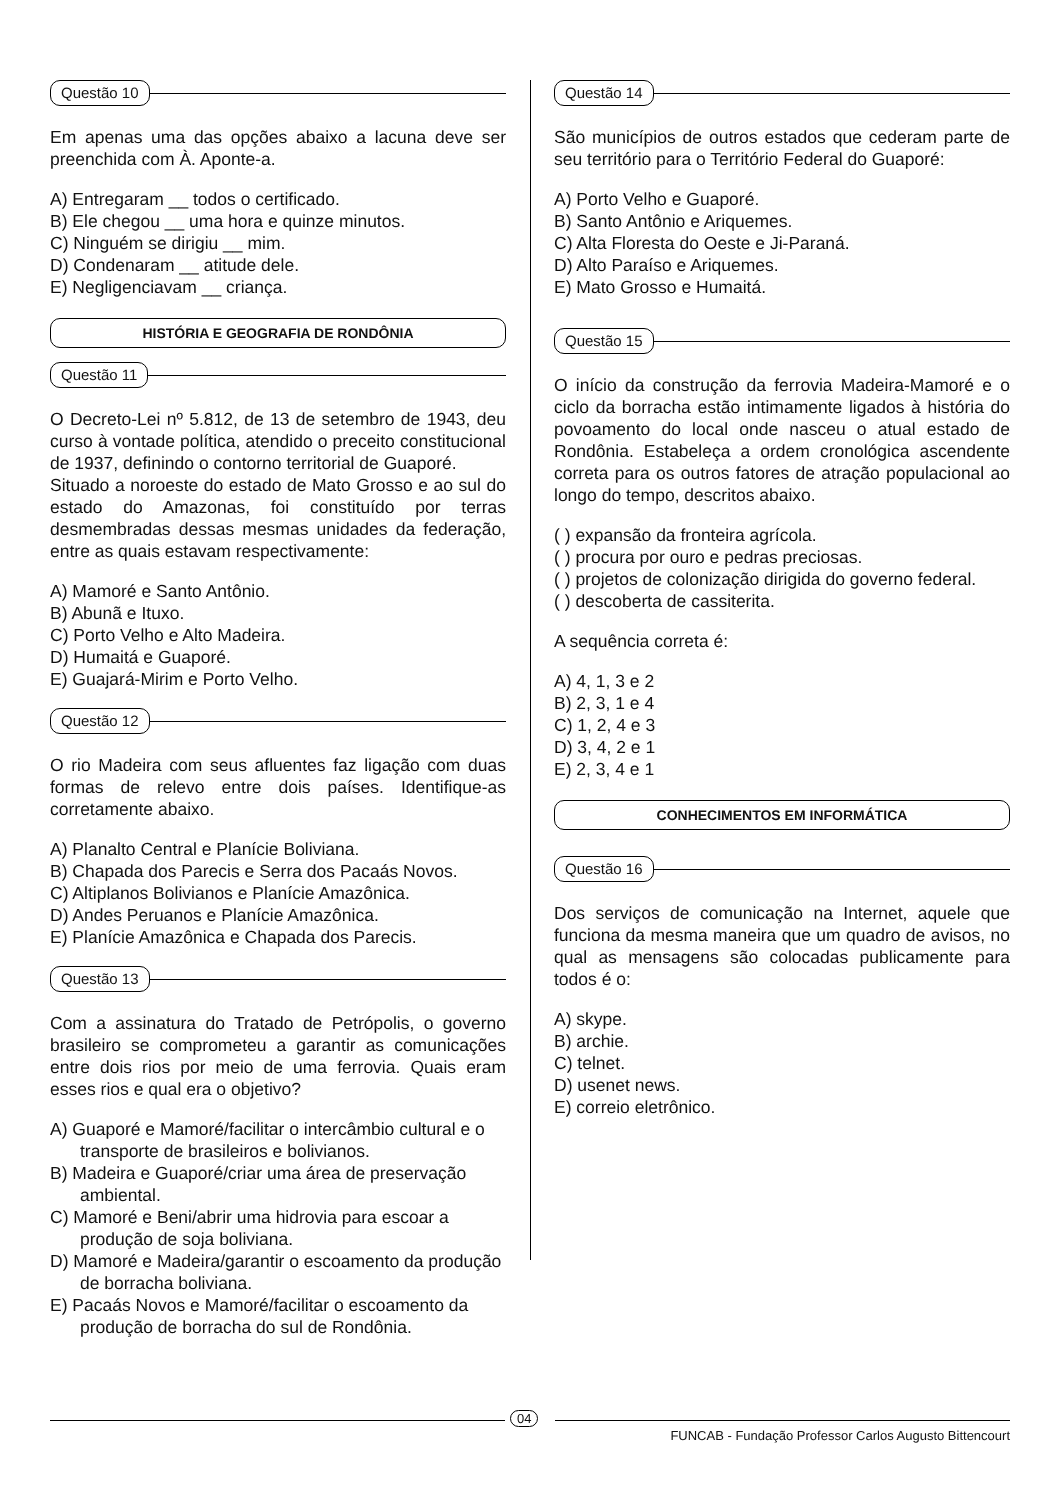Questão 10
Em apenas uma das opções abaixo a lacuna deve ser preenchida com À. Aponte-a.
A) Entregaram __ todos o certificado.
B) Ele chegou __ uma hora e quinze minutos.
C) Ninguém se dirigiu __ mim.
D) Condenaram __ atitude dele.
E) Negligenciavam __ criança.
HISTÓRIA E GEOGRAFIA DE RONDÔNIA
Questão 11
O Decreto-Lei nº 5.812, de 13 de setembro de 1943, deu curso à vontade política, atendido o preceito constitucional de 1937, definindo o contorno territorial de Guaporé.
Situado a noroeste do estado de Mato Grosso e ao sul do estado do Amazonas, foi constituído por terras desmembradas dessas mesmas unidades da federação, entre as quais estavam respectivamente:
A) Mamoré e Santo Antônio.
B) Abunã e Ituxo.
C) Porto Velho e Alto Madeira.
D) Humaitá e Guaporé.
E) Guajará-Mirim e Porto Velho.
Questão 12
O rio Madeira com seus afluentes faz ligação com duas formas de relevo entre dois países. Identifique-as corretamente abaixo.
A) Planalto Central e Planície Boliviana.
B) Chapada dos Parecis e Serra dos Pacaás Novos.
C) Altiplanos Bolivianos e Planície Amazônica.
D) Andes Peruanos e Planície Amazônica.
E) Planície Amazônica e Chapada dos Parecis.
Questão 13
Com a assinatura do Tratado de Petrópolis, o governo brasileiro se comprometeu a garantir as comunicações entre dois rios por meio de uma ferrovia. Quais eram esses rios e qual era o objetivo?
A) Guaporé e Mamoré/facilitar o intercâmbio cultural e o transporte de brasileiros e bolivianos.
B) Madeira e Guaporé/criar uma área de preservação ambiental.
C) Mamoré e Beni/abrir uma hidrovia para escoar a produção de soja boliviana.
D) Mamoré e Madeira/garantir o escoamento da produção de borracha boliviana.
E) Pacaás Novos e Mamoré/facilitar o escoamento da produção de borracha do sul de Rondônia.
Questão 14
São municípios de outros estados que cederam parte de seu território para o Território Federal do Guaporé:
A) Porto Velho e Guaporé.
B) Santo Antônio e Ariquemes.
C) Alta Floresta do Oeste e Ji-Paraná.
D) Alto Paraíso e Ariquemes.
E) Mato Grosso e Humaitá.
Questão 15
O início da construção da ferrovia Madeira-Mamoré e o ciclo da borracha estão intimamente ligados à história do povoamento do local onde nasceu o atual estado de Rondônia. Estabeleça a ordem cronológica ascendente correta para os outros fatores de atração populacional ao longo do tempo, descritos abaixo.
( ) expansão da fronteira agrícola.
( ) procura por ouro e pedras preciosas.
( ) projetos de colonização dirigida do governo federal.
( ) descoberta de cassiterita.
A sequência correta é:
A) 4, 1, 3 e 2
B) 2, 3, 1 e 4
C) 1, 2, 4 e 3
D) 3, 4, 2 e 1
E) 2, 3, 4 e 1
CONHECIMENTOS EM INFORMÁTICA
Questão 16
Dos serviços de comunicação na Internet, aquele que funciona da mesma maneira que um quadro de avisos, no qual as mensagens são colocadas publicamente para todos é o:
A) skype.
B) archie.
C) telnet.
D) usenet news.
E) correio eletrônico.
04
FUNCAB - Fundação Professor Carlos Augusto Bittencourt